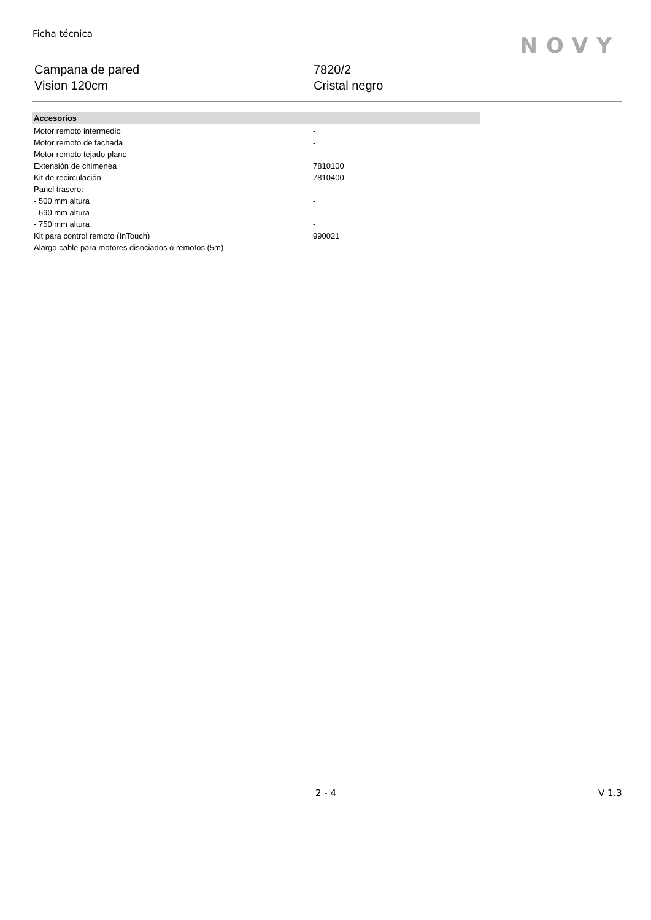Ficha técnica
NOVY
Campana de pared
Vision 120cm
7820/2
Cristal negro
| Accesorios | | |
| --- | --- | --- |
| Motor remoto intermedio | - | |
| Motor remoto de fachada | - | |
| Motor remoto tejado plano | - | |
| Extensión de chimenea | 7810100 | |
| Kit de recirculación | 7810400 | |
| Panel trasero: | | |
| - 500 mm altura | - | |
| - 690 mm altura | - | |
| - 750 mm altura | - | |
| Kit para control remoto (InTouch) | 990021 | |
| Alargo cable para motores disociados o remotos (5m) | - | |
2 - 4 V 1.3